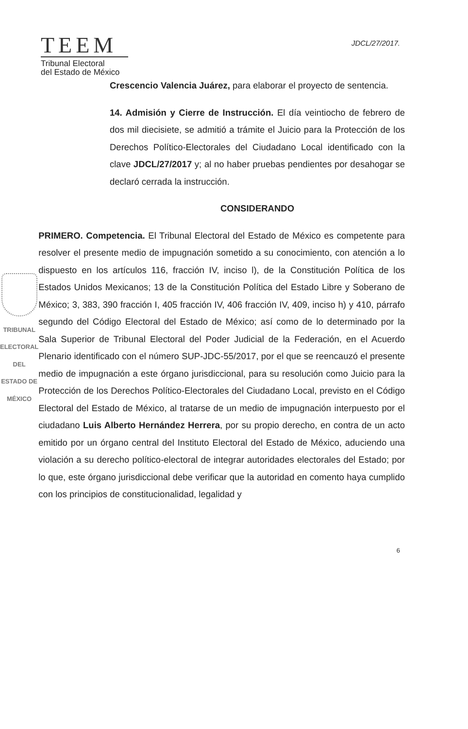TEEM
Tribunal Electoral
del Estado de México
JDCL/27/2017.
Crescencio Valencia Juárez, para elaborar el proyecto de sentencia.
14. Admisión y Cierre de Instrucción. El día veintiocho de febrero de dos mil diecisiete, se admitió a trámite el Juicio para la Protección de los Derechos Político-Electorales del Ciudadano Local identificado con la clave JDCL/27/2017 y; al no haber pruebas pendientes por desahogar se declaró cerrada la instrucción.
CONSIDERANDO
TRIBUNAL ELECTORAL
DEL ESTADO DE
MÉXICO
PRIMERO. Competencia. El Tribunal Electoral del Estado de México es competente para resolver el presente medio de impugnación sometido a su conocimiento, con atención a lo dispuesto en los artículos 116, fracción IV, inciso l), de la Constitución Política de los Estados Unidos Mexicanos; 13 de la Constitución Política del Estado Libre y Soberano de México; 3, 383, 390 fracción I, 405 fracción IV, 406 fracción IV, 409, inciso h) y 410, párrafo segundo del Código Electoral del Estado de México; así como de lo determinado por la Sala Superior de Tribunal Electoral del Poder Judicial de la Federación, en el Acuerdo Plenario identificado con el número SUP-JDC-55/2017, por el que se reencauzó el presente medio de impugnación a este órgano jurisdiccional, para su resolución como Juicio para la Protección de los Derechos Político-Electorales del Ciudadano Local, previsto en el Código Electoral del Estado de México, al tratarse de un medio de impugnación interpuesto por el ciudadano Luis Alberto Hernández Herrera, por su propio derecho, en contra de un acto emitido por un órgano central del Instituto Electoral del Estado de México, aduciendo una violación a su derecho político-electoral de integrar autoridades electorales del Estado; por lo que, este órgano jurisdiccional debe verificar que la autoridad en comento haya cumplido con los principios de constitucionalidad, legalidad y
6